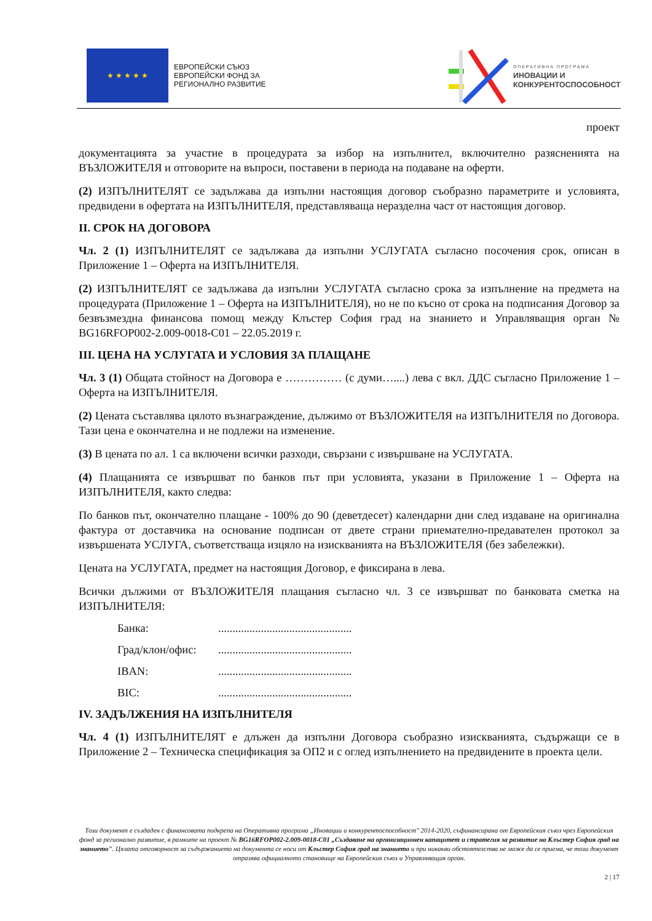★ ★ ★ ★ ★
ЕВРОПЕЙСКИ СЪЮЗ
ЕВРОПЕЙСКИ ФОНД ЗА
РЕГИОНАЛНО РАЗВИТИЕ
ОПЕРАТИВНА ПРОГРАМА
ИНОВАЦИИ И
КОНКУРЕНТОСПОСОБНОСТ
проект
документацията за участие в процедурата за избор на изпълнител, включително разясненията на ВЪЗЛОЖИТЕЛЯ и отговорите на въпроси, поставени в периода на подаване на оферти.
(2) ИЗПЪЛНИТЕЛЯТ се задължава да изпълни настоящия договор съобразно параметрите и условията, предвидени в офертата на ИЗПЪЛНИТЕЛЯ, представляваща неразделна част от настоящия договор.
II. СРОК НА ДОГОВОРА
Чл. 2 (1) ИЗПЪЛНИТЕЛЯТ се задължава да изпълни УСЛУГАТА съгласно посочения срок, описан в Приложение 1 – Оферта на ИЗПЪЛНИТЕЛЯ.
(2) ИЗПЪЛНИТЕЛЯТ се задължава да изпълни УСЛУГАТА съгласно срока за изпълнение на предмета на процедурата (Приложение 1 – Оферта на ИЗПЪЛНИТЕЛЯ), но не по късно от срока на подписания Договор за безвъзмездна финансова помощ между Клъстер София град на знанието и Управляващия орган № BG16RFOP002-2.009-0018-C01 – 22.05.2019 г.
III. ЦЕНА НА УСЛУГАТА И УСЛОВИЯ ЗА ПЛАЩАНЕ
Чл. 3 (1) Общата стойност на Договора е …………… (с думи…....) лева с вкл. ДДС съгласно Приложение 1 – Оферта на ИЗПЪЛНИТЕЛЯ.
(2) Цената съставлява цялото възнаграждение, дължимо от ВЪЗЛОЖИТЕЛЯ на ИЗПЪЛНИТЕЛЯ по Договора. Тази цена е окончателна и не подлежи на изменение.
(3) В цената по ал. 1 са включени всички разходи, свързани с извършване на УСЛУГАТА.
(4) Плащанията се извършват по банков път при условията, указани в Приложение 1 – Оферта на ИЗПЪЛНИТЕЛЯ, както следва:
По банков път, окончателно плащане - 100% до 90 (деветдесет) календарни дни след издаване на оригинална фактура от доставчика на основание подписан от двете страни приемателно-предавателен протокол за извършената УСЛУГА, съответстваща изцяло на изискванията на ВЪЗЛОЖИТЕЛЯ (без забележки).
Цената на УСЛУГАТА, предмет на настоящия Договор, е фиксирана в лева.
Всички дължими от ВЪЗЛОЖИТЕЛЯ плащания съгласно чл. 3 се извършват по банковата сметка на ИЗПЪЛНИТЕЛЯ:
Банка: ...............................................
Град/клон/офис: ...............................................
IBAN: ...............................................
BIC: ...............................................
IV. ЗАДЪЛЖЕНИЯ НА ИЗПЪЛНИТЕЛЯ
Чл. 4 (1) ИЗПЪЛНИТЕЛЯТ е длъжен да изпълни Договора съобразно изискванията, съдържащи се в Приложение 2 – Техническа спецификация за ОП2 и с оглед изпълнението на предвидените в проекта цели.
Този документ е създаден с финансовата подкрепа на Оперативна програма „Иновации и конкурентоспособност" 2014-2020, съфинансирана от Европейския съюз чрез Европейския фонд за регионално развитие, в рамките на проект № BG16RFOP002-2.009-0018-C01 „Създаване на организационен капацитет и стратегия за развитие на Клъстер София град на знанието". Цялата отговорност за съдържанието на документа се носи от Клъстер София град на знанието и при никакви обстоятелства не може да се приема, че този документ отразява официалното становище на Европейския съюз и Управляващия орган.
2 | 17